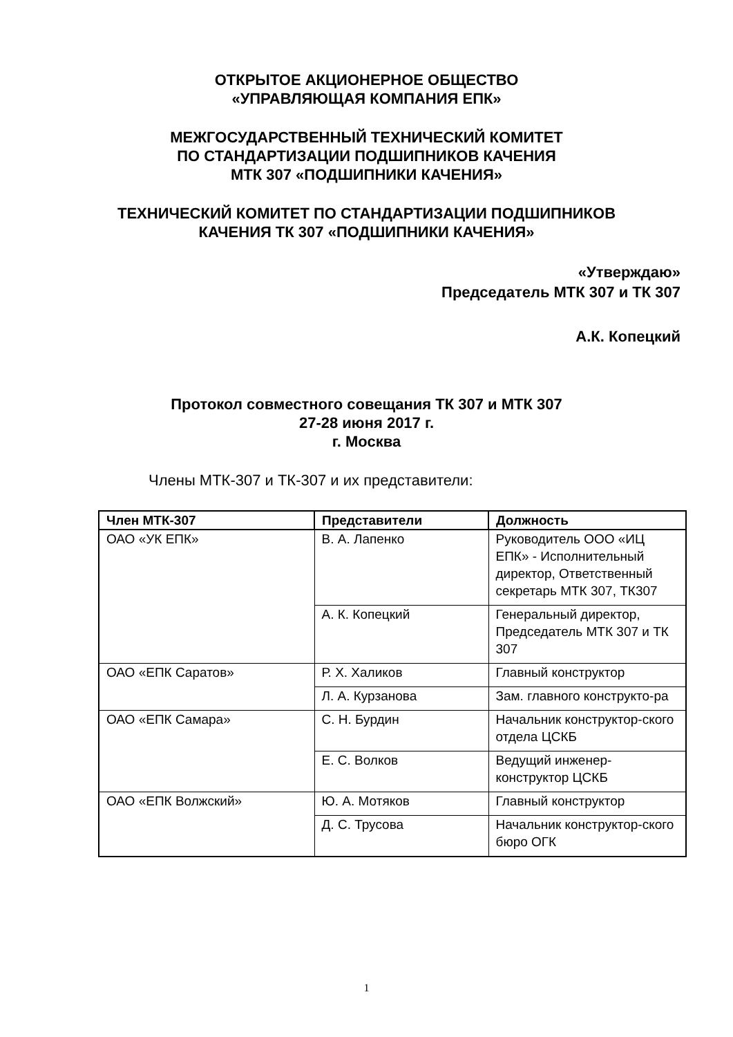ОТКРЫТОЕ АКЦИОНЕРНОЕ ОБЩЕСТВО
«УПРАВЛЯЮЩАЯ КОМПАНИЯ ЕПК»
МЕЖГОСУДАРСТВЕННЫЙ ТЕХНИЧЕСКИЙ КОМИТЕТ
ПО СТАНДАРТИЗАЦИИ ПОДШИПНИКОВ КАЧЕНИЯ
МТК 307 «ПОДШИПНИКИ КАЧЕНИЯ»
ТЕХНИЧЕСКИЙ КОМИТЕТ ПО СТАНДАРТИЗАЦИИ ПОДШИПНИКОВ
КАЧЕНИЯ ТК 307 «ПОДШИПНИКИ КАЧЕНИЯ»
«Утверждаю»
Председатель МТК 307 и ТК 307
А.К. Копецкий
Протокол совместного совещания ТК 307 и МТК 307
27-28 июня 2017 г.
г. Москва
Члены МТК-307 и ТК-307 и их представители:
| Член МТК-307 | Представители | Должность |
| --- | --- | --- |
| ОАО «УК ЕПК» | В. А. Лапенко | Руководитель ООО «ИЦ ЕПК» - Исполнительный директор, Ответственный секретарь МТК 307, ТК307 |
| | А. К. Копецкий | Генеральный директор, Председатель МТК 307 и ТК 307 |
| ОАО «ЕПК Саратов» | Р. Х. Халиков | Главный конструктор |
| | Л. А. Курзанова | Зам. главного конструкто-ра |
| ОАО «ЕПК Самара» | С. Н. Бурдин | Начальник конструктор-ского отдела ЦСКБ |
| | Е. С. Волков | Ведущий инженер-конструктор ЦСКБ |
| ОАО «ЕПК Волжский» | Ю. А. Мотяков | Главный конструктор |
| | Д. С. Трусова | Начальник конструктор-ского бюро ОГК |
1